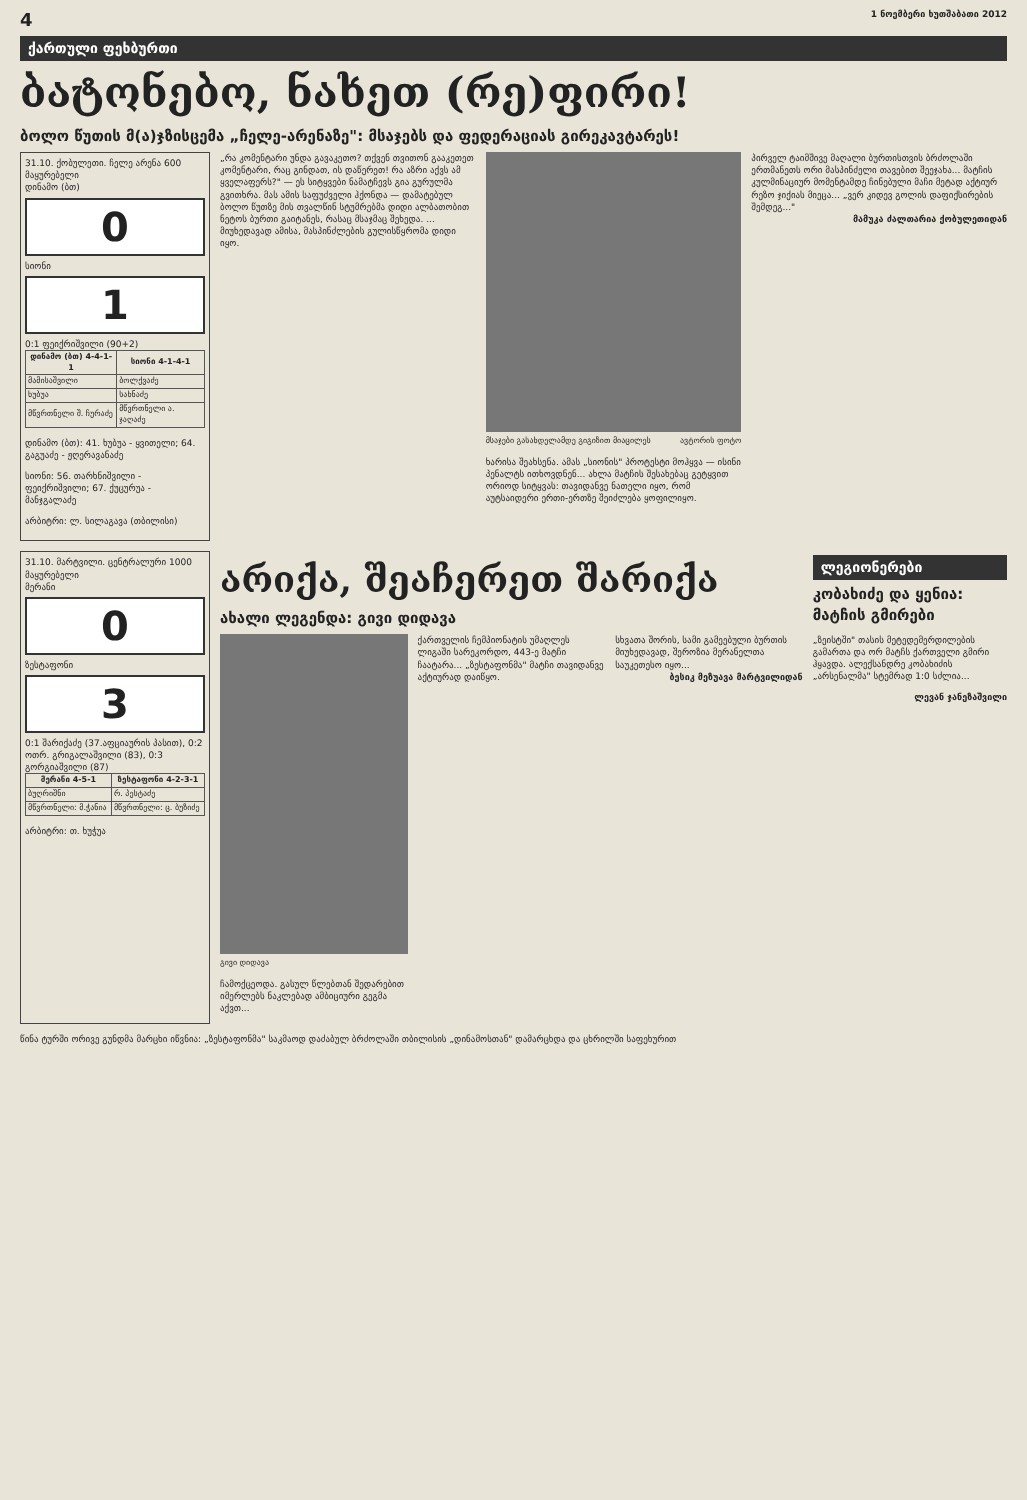4 1 ნოემბერი ხუთშაბათი 2012
ქართული ფეხბურთი
ბატონებო, ნახეთ (რე)ფირი!
ბოლო წუთის მ(ა)ჯზისცემა „ჩელე-არენაზე": მსაჯებს და ფედერაციას გირეკავტარეს!
31.10. ქობულეთი. ჩელე არენა 600 მაყურებელი
დინამო (ბთ)
0
სიონი
1
0:1 ფეიქრიშვილი (90+2)
| დინამო (ბთ) 4-4-1-1 | სიონი 4-1-4-1 |
| --- | --- |
| მამისაშვილი | ბოლქვაძე |
| ხუბუა | სახნაძე |
| მწვრთნელი შ. ჩურაძე | მწვრთნელი ა. ჯაღაძე |
დინამო (ბთ): 41. ხუბუა - ყვითელი; 64. გაგუაძე - ჟღერავანაძე
სიონი: 56. თარხნიშვილი - ფეიქრიშვილი; 67. ქუცურუა - მანჯგალაძე
არბიტრი: ლ. სილაგავა (თბილისი)
„რა კომენტარი უნდა გავაკეთო? თქვენ თვითონ გააკეთეთ კომენტარი, რაც გინდათ, ის დაწერეთ! რა აზრი აქვს ამ ყველაფერს?" — ეს სიტყვები ნამატჩევს გია გურულმა გვითხრა. მას ამის საფუძველი ჰქონდა — დამატებულ ბოლო წუთზე მის თვალწინ სტუმრებმა დიდი ალბათობით ნეტოს ბურთი გაიტანეს, რასაც მსაჯმაც შეხედა. ... მიუხედავად ამისა, მასპინძლების გულისწყრომა დიდი იყო.
მსაჯები გასახდელამდე გიგიზით მიაცილეს ავტორის ფოტო
ხარისა შეახსენა. ამას „სიონის" პროტესტი მოჰყვა — ისინი პენალტს ითხოვდნენ... ახლა მატჩის შესახებაც გეტყვით ორიოდ სიტყვას: თავიდანვე ნათელი იყო, რომ აუტსაიდერი ერთი-ერთზე შეიძლება ყოფილიყო.
პირველ ტაიმშივე მაღალი ბურთისთვის ბრძოლაში ერთმანეთს ორი მასპინძელი თავებით შეეჯახა... მატჩის კულმინაციურ მომენტამდე ჩინებული მაჩი მეტად აქტიურ რეზო ჯიქიას მიეცა... „ვერ კიდევ გოლის დაფიქსირების შემდეგ..."
მამუკა ძალთარია ქობულეთიდან
31.10. მარტვილი. ცენტრალური 1000 მაყურებელი
მერანი
0
ზესტაფონი
3
0:1 შარიქაძე (37.აფციაურის პასით), 0:2 ოთრ. გრიგალაშვილი (83), 0:3 გორგიაშვილი (87)
| მერანი 4-5-1 | ზესტაფონი 4-2-3-1 |
| --- | --- |
| ბუღრიშნი | რ. პესტაძე |
| მწვრთნელი: მ.ჭანია | მწვრთნელი: ც. ბუზიძე |
არბიტრი: თ. ხუჭუა
არიქა, შეაჩერეთ შარიქა
ახალი ლეგენდა: გივი დიდავა
გივი დიდავა
ჩამოქცეოდა. გასულ წლებთან შედარებით იმერლებს ნაკლებად ამბიციური გეგმა აქვთ...
ქართველის ჩემპიონატის უმაღლეს ლიგაში სარეკორდო, 443-ე მატჩი ჩაატარა... „ზესტაფონმა" მატჩი თავიდანვე აქტიურად დაიწყო.
სხვათა შორის, სამი გამეებული ბურთის მიუხედავად, შეროზია მერანელთა საუკეთესო იყო...
ბესიკ მეზუავა მარტვილიდან
ლეგიონერები
კობახიძე და ყენია: მატჩის გმირები
„ზეისტში" თასის მეტედემერდილების გამართა და ორ მატჩს ქართველი გმირი ჰყავდა. ალექსანდრე კობახიძის „არსენალმა" სტემრად 1:0 სძლია...
ლევან ჯანეზაშვილი
წინა ტურში ორივე გუნდმა მარცხი იწვნია: „ზესტაფონმა" საკმაოდ დაძაბულ ბრძოლაში თბილისის „დინამოსთან" დამარცხდა და ცხრილში საფეხურით